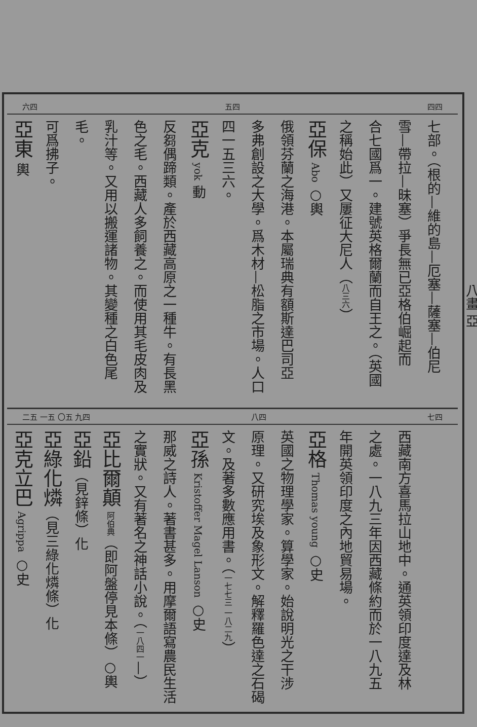六四 五四 四四
七部。（根的—維的島—厄塞—薩塞—伯尼
雪—帶拉—昧塞）爭長無已亞格伯崛起而
合七國爲一。建號英格爾蘭而自王之。（英國
之稱始此）又屢征大尼人（八三六）
亞保 Abo ○輿
俄領芬蘭之海港。本屬瑞典有額斯達巴司亞
多弗創設之大學。爲木材—松脂之市場。人口
四一五三六。
亞克 yok 動
反芻偶蹄類。產於西藏高原之一種牛。有長黑
色之毛。西藏人多飼養之。而使用其毛皮肉及
乳汁等。又用以搬運諸物。其變種之白色尾毛。
可爲拂子。
亞東 輿
二五 一五 〇五 九四 八四 七四
西藏南方喜馬拉山地中。通英領印度達及林
之處。一八九三年因西藏條約而於一八九五
年開英領印度之內地貿易場。
亞格 Thomas young ○史
英國之物理學家。算學家。始說明光之干涉
原理。又研究埃及象形文。解釋羅色達之石碣
文。及著多數應用書。（一七七三 一八二九）
亞孫 Kristoffer Magel Lanson ○史
那威之詩人。著書甚多。用摩爾語寫農民生活
之實狀。又有著名之神話小說。（一八四一—）
亞比爾顛 阿伯典（即阿盤停見本條）○輿
亞鉛（見鋅條）化
亞綠化燐（見三綠化燐條）化
亞克立巴 Agrippa ○史
八畫 亞